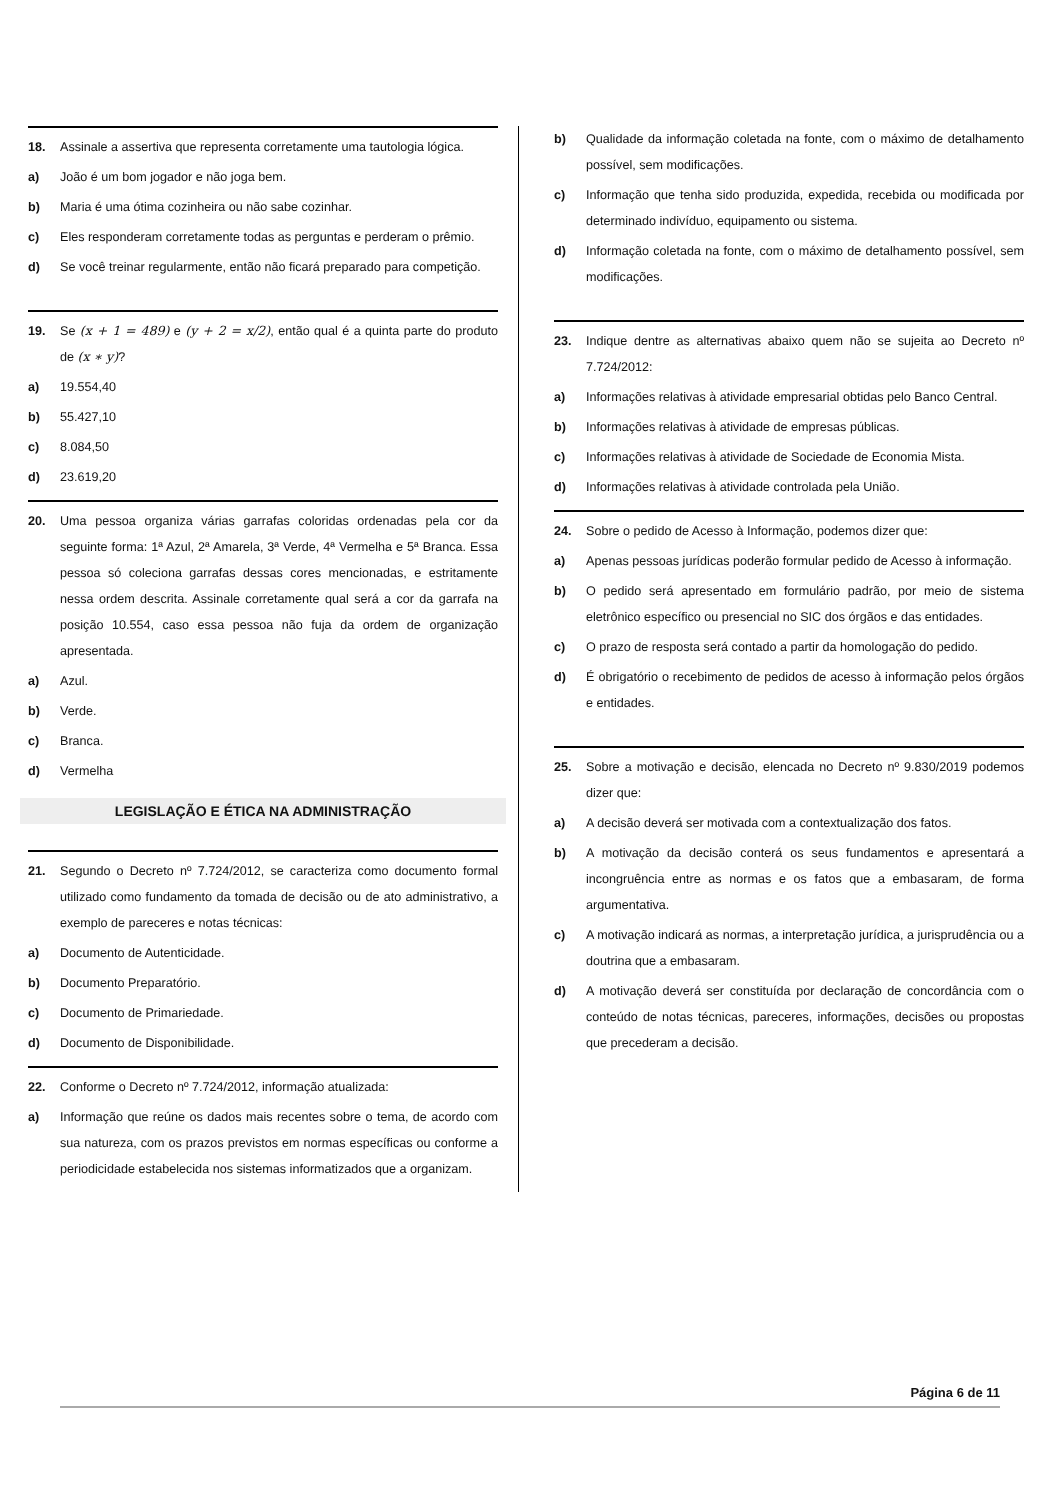18. Assinale a assertiva que representa corretamente uma tautologia lógica.
a) João é um bom jogador e não joga bem.
b) Maria é uma ótima cozinheira ou não sabe cozinhar.
c) Eles responderam corretamente todas as perguntas e perderam o prêmio.
d) Se você treinar regularmente, então não ficará preparado para competição.
19. Se (x + 1 = 489) e (y + 2 = x/2), então qual é a quinta parte do produto de (x ∗ y)?
a) 19.554,40
b) 55.427,10
c) 8.084,50
d) 23.619,20
20. Uma pessoa organiza várias garrafas coloridas ordenadas pela cor da seguinte forma: 1ª Azul, 2ª Amarela, 3ª Verde, 4ª Vermelha e 5ª Branca. Essa pessoa só coleciona garrafas dessas cores mencionadas, e estritamente nessa ordem descrita. Assinale corretamente qual será a cor da garrafa na posição 10.554, caso essa pessoa não fuja da ordem de organização apresentada.
a) Azul.
b) Verde.
c) Branca.
d) Vermelha
LEGISLAÇÃO E ÉTICA NA ADMINISTRAÇÃO
21. Segundo o Decreto nº 7.724/2012, se caracteriza como documento formal utilizado como fundamento da tomada de decisão ou de ato administrativo, a exemplo de pareceres e notas técnicas:
a) Documento de Autenticidade.
b) Documento Preparatório.
c) Documento de Primariedade.
d) Documento de Disponibilidade.
22. Conforme o Decreto nº 7.724/2012, informação atualizada:
a) Informação que reúne os dados mais recentes sobre o tema, de acordo com sua natureza, com os prazos previstos em normas específicas ou conforme a periodicidade estabelecida nos sistemas informatizados que a organizam.
b) Qualidade da informação coletada na fonte, com o máximo de detalhamento possível, sem modificações.
c) Informação que tenha sido produzida, expedida, recebida ou modificada por determinado indivíduo, equipamento ou sistema.
d) Informação coletada na fonte, com o máximo de detalhamento possível, sem modificações.
23. Indique dentre as alternativas abaixo quem não se sujeita ao Decreto nº 7.724/2012:
a) Informações relativas à atividade empresarial obtidas pelo Banco Central.
b) Informações relativas à atividade de empresas públicas.
c) Informações relativas à atividade de Sociedade de Economia Mista.
d) Informações relativas à atividade controlada pela União.
24. Sobre o pedido de Acesso à Informação, podemos dizer que:
a) Apenas pessoas jurídicas poderão formular pedido de Acesso à informação.
b) O pedido será apresentado em formulário padrão, por meio de sistema eletrônico específico ou presencial no SIC dos órgãos e das entidades.
c) O prazo de resposta será contado a partir da homologação do pedido.
d) É obrigatório o recebimento de pedidos de acesso à informação pelos órgãos e entidades.
25. Sobre a motivação e decisão, elencada no Decreto nº 9.830/2019 podemos dizer que:
a) A decisão deverá ser motivada com a contextualização dos fatos.
b) A motivação da decisão conterá os seus fundamentos e apresentará a incongruência entre as normas e os fatos que a embasaram, de forma argumentativa.
c) A motivação indicará as normas, a interpretação jurídica, a jurisprudência ou a doutrina que a embasaram.
d) A motivação deverá ser constituída por declaração de concordância com o conteúdo de notas técnicas, pareceres, informações, decisões ou propostas que precederam a decisão.
Página 6 de 11